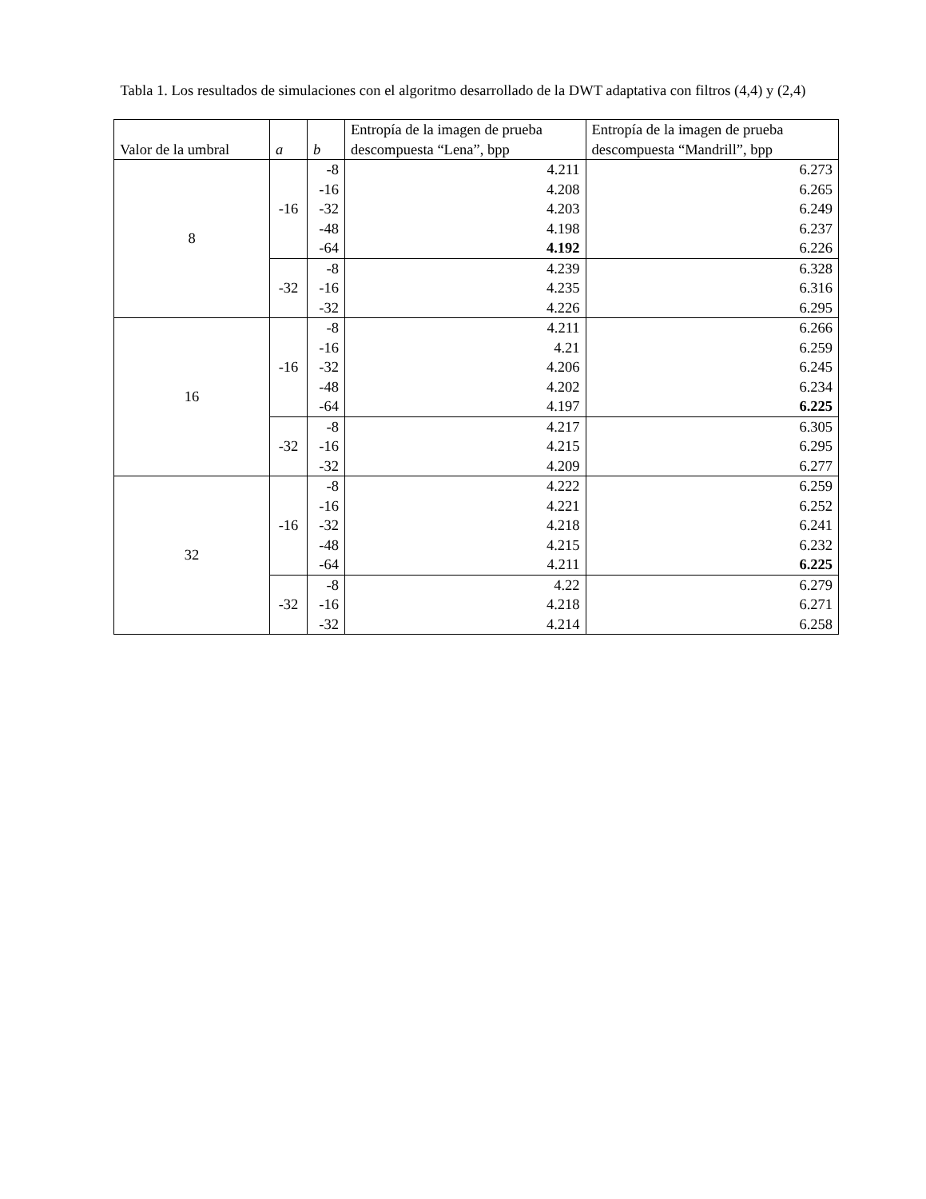Tabla 1. Los resultados de simulaciones con el algoritmo desarrollado de la DWT adaptativa con filtros (4,4) y (2,4)
| Valor de la umbral | a | b | Entropía de la imagen de prueba descompuesta “Lena”, bpp | Entropía de la imagen de prueba descompuesta “Mandrill”, bpp |
| --- | --- | --- | --- | --- |
| 8 | -16 | -8 | 4.211 | 6.273 |
| | | -16 | 4.208 | 6.265 |
| | | -32 | 4.203 | 6.249 |
| | | -48 | 4.198 | 6.237 |
| | | -64 | 4.192 | 6.226 |
| | -32 | -8 | 4.239 | 6.328 |
| | | -16 | 4.235 | 6.316 |
| | | -32 | 4.226 | 6.295 |
| 16 | -16 | -8 | 4.211 | 6.266 |
| | | -16 | 4.21 | 6.259 |
| | | -32 | 4.206 | 6.245 |
| | | -48 | 4.202 | 6.234 |
| | | -64 | 4.197 | 6.225 |
| | -32 | -8 | 4.217 | 6.305 |
| | | -16 | 4.215 | 6.295 |
| | | -32 | 4.209 | 6.277 |
| 32 | -16 | -8 | 4.222 | 6.259 |
| | | -16 | 4.221 | 6.252 |
| | | -32 | 4.218 | 6.241 |
| | | -48 | 4.215 | 6.232 |
| | | -64 | 4.211 | 6.225 |
| | -32 | -8 | 4.22 | 6.279 |
| | | -16 | 4.218 | 6.271 |
| | | -32 | 4.214 | 6.258 |